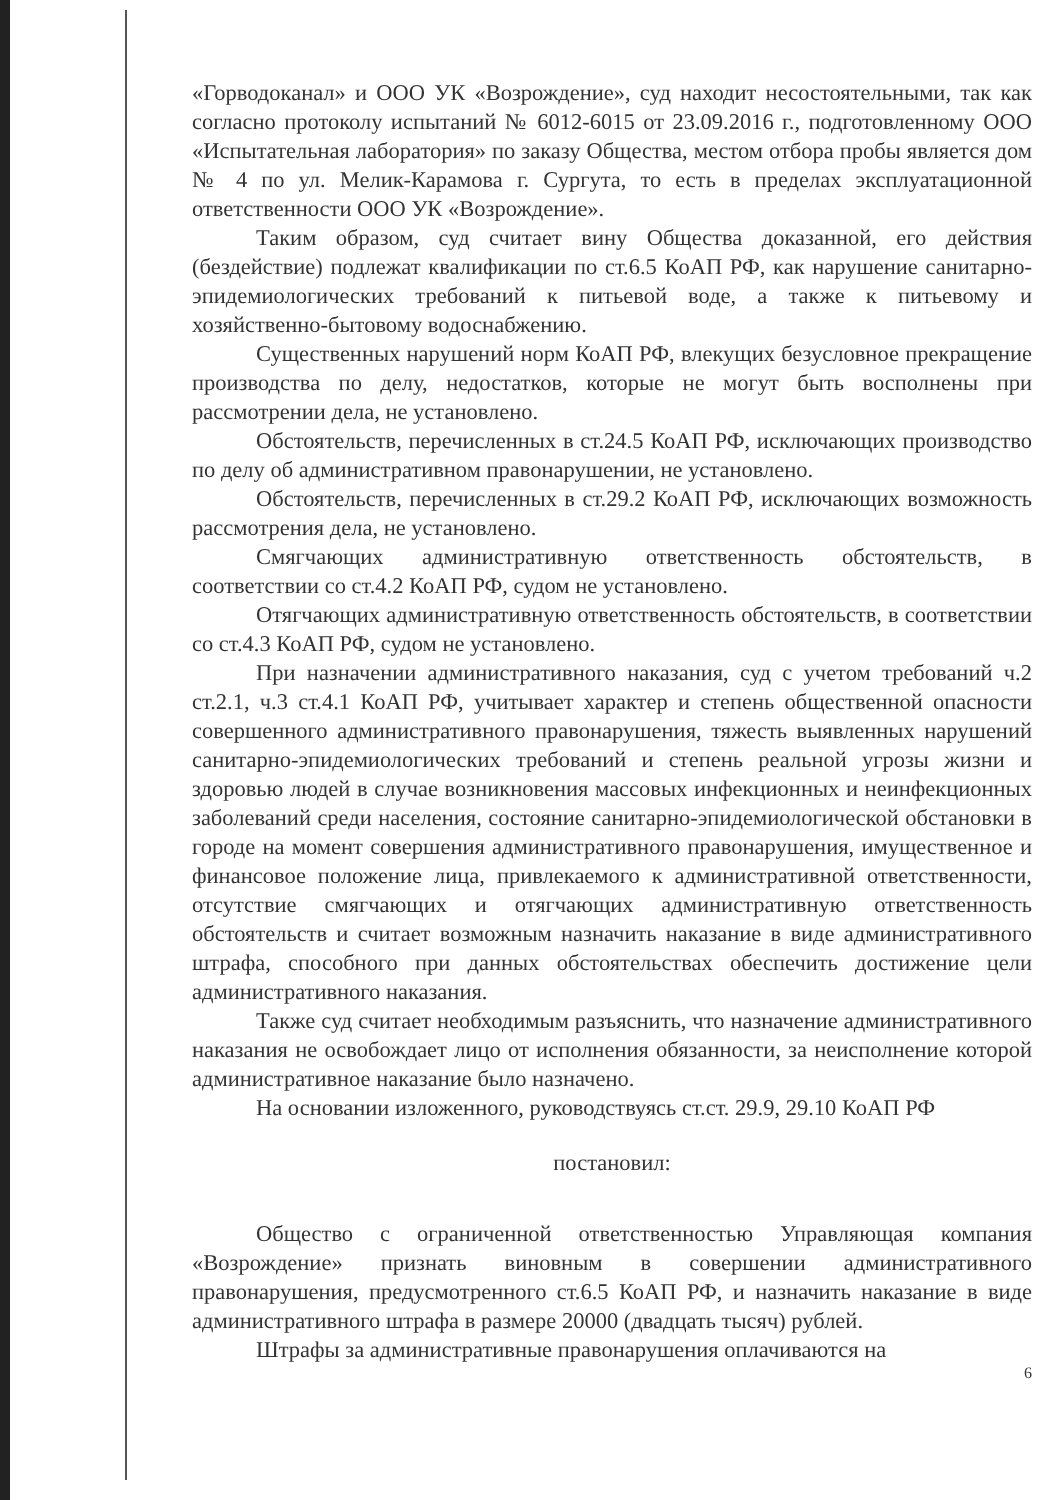«Горводоканал» и ООО УК «Возрождение», суд находит несостоятельными, так как согласно протоколу испытаний № 6012-6015 от 23.09.2016 г., подготовленному ООО «Испытательная лаборатория» по заказу Общества, местом отбора пробы является дом № 4 по ул. Мелик-Карамова г. Сургута, то есть в пределах эксплуатационной ответственности ООО УК «Возрождение».
Таким образом, суд считает вину Общества доказанной, его действия (бездействие) подлежат квалификации по ст.6.5 КоАП РФ, как нарушение санитарно-эпидемиологических требований к питьевой воде, а также к питьевому и хозяйственно-бытовому водоснабжению.
Существенных нарушений норм КоАП РФ, влекущих безусловное прекращение производства по делу, недостатков, которые не могут быть восполнены при рассмотрении дела, не установлено.
Обстоятельств, перечисленных в ст.24.5 КоАП РФ, исключающих производство по делу об административном правонарушении, не установлено.
Обстоятельств, перечисленных в ст.29.2 КоАП РФ, исключающих возможность рассмотрения дела, не установлено.
Смягчающих административную ответственность обстоятельств, в соответствии со ст.4.2 КоАП РФ, судом не установлено.
Отягчающих административную ответственность обстоятельств, в соответствии со ст.4.3 КоАП РФ, судом не установлено.
При назначении административного наказания, суд с учетом требований ч.2 ст.2.1, ч.3 ст.4.1 КоАП РФ, учитывает характер и степень общественной опасности совершенного административного правонарушения, тяжесть выявленных нарушений санитарно-эпидемиологических требований и степень реальной угрозы жизни и здоровью людей в случае возникновения массовых инфекционных и неинфекционных заболеваний среди населения, состояние санитарно-эпидемиологической обстановки в городе на момент совершения административного правонарушения, имущественное и финансовое положение лица, привлекаемого к административной ответственности, отсутствие смягчающих и отягчающих административную ответственность обстоятельств и считает возможным назначить наказание в виде административного штрафа, способного при данных обстоятельствах обеспечить достижение цели административного наказания.
Также суд считает необходимым разъяснить, что назначение административного наказания не освобождает лицо от исполнения обязанности, за неисполнение которой административное наказание было назначено.
На основании изложенного, руководствуясь ст.ст. 29.9, 29.10 КоАП РФ
постановил:
Общество с ограниченной ответственностью Управляющая компания «Возрождение» признать виновным в совершении административного правонарушения, предусмотренного ст.6.5 КоАП РФ, и назначить наказание в виде административного штрафа в размере 20000 (двадцать тысяч) рублей.
Штрафы за административные правонарушения оплачиваются на
6